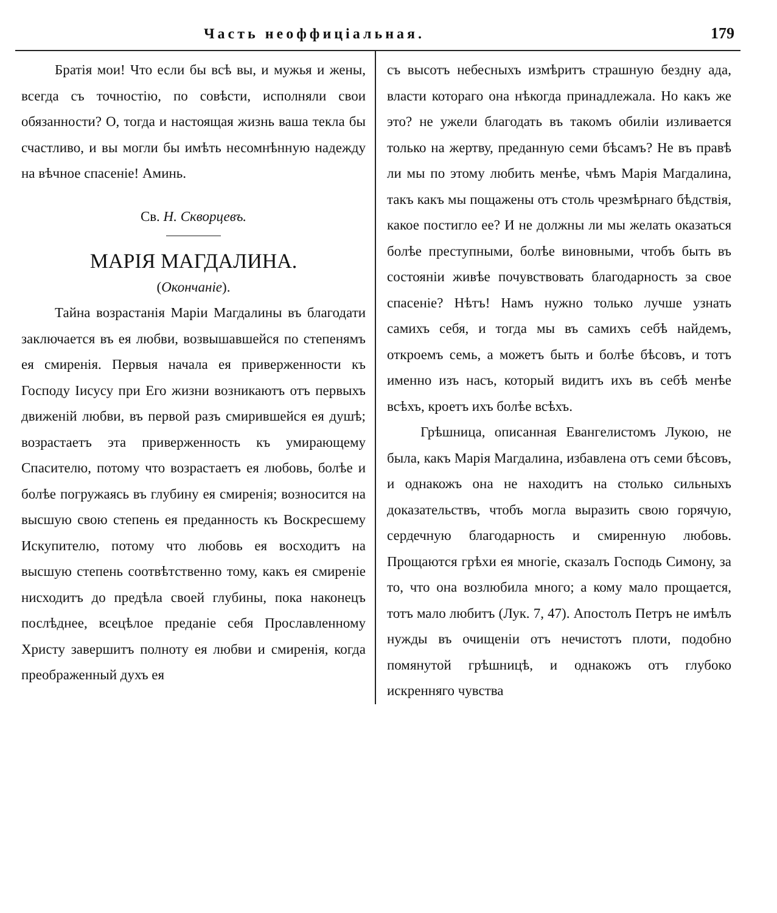Часть неоффиціальная. 179
Братія мои! Что если бы всѣ вы, и мужья и жены, всегда съ точностію, по совѣсти, исполняли свои обязанности? О, тогда и настоящая жизнь ваша текла бы счастливо, и вы могли бы имѣть несомнѣнную надежду на вѣчное спасеніе! Аминь.
Св. Н. Скворцевъ.
МАРІЯ МАГДАЛИНА.
(Окончаніе).
Тайна возрастанія Маріи Магдалины въ благодати заключается въ ея любви, возвышавшейся по степенямъ ея смиренія. Первыя начала ея приверженности къ Господу Іисусу при Его жизни возникаютъ отъ первыхъ движеній любви, въ первой разъ смирившейся ея душѣ; возрастаетъ эта приверженность къ умирающему Спасителю, потому что возрастаетъ ея любовь, болѣе и болѣе погружаясь въ глубину ея смиренія; возносится на высшую свою степень ея преданность къ Воскресшему Искупителю, потому что любовь ея восходитъ на высшую степень соотвѣтственно тому, какъ ея смиреніе нисходитъ до предѣла своей глубины, пока наконецъ послѣднее, всецѣлое преданіе себя Прославленному Христу завершитъ полноту ея любви и смиренія, когда преображенный духъ ея
съ высотъ небесныхъ измѣритъ страшную бездну ада, власти котораго она нѣкогда принадлежала. Но какъ же это? не ужели благодать въ такомъ обиліи изливается только на жертву, преданную семи бѣсамъ? Не въ правѣ ли мы по этому любить менѣе, чѣмъ Марія Магдалина, такъ какъ мы пощажены отъ столь чрезмѣрнаго бѣдствія, какое постигло ее? И не должны ли мы желать оказаться болѣе преступными, болѣе виновными, чтобъ быть въ состояніи живѣе почувствовать благодарность за свое спасеніе? Нѣтъ! Намъ нужно только лучше узнать самихъ себя, и тогда мы въ самихъ себѣ найдемъ, откроемъ семь, а можетъ быть и болѣе бѣсовъ, и тотъ именно изъ насъ, который видитъ ихъ въ себѣ менѣе всѣхъ, кроетъ ихъ болѣе всѣхъ.
Грѣшница, описанная Евангелистомъ Лукою, не была, какъ Марія Магдалина, избавлена отъ семи бѣсовъ, и однакожъ она не находитъ на столько сильныхъ доказательствъ, чтобъ могла выразить свою горячую, сердечную благодарность и смиренную любовь. Прощаются грѣхи ея многіе, сказалъ Господь Симону, за то, что она возлюбила много; а кому мало прощается, тотъ мало любитъ (Лук. 7, 47). Апостолъ Петръ не имѣлъ нужды въ очищеніи отъ нечистотъ плоти, подобно помянутой грѣшницѣ, и однакожъ отъ глубоко искренняго чувства